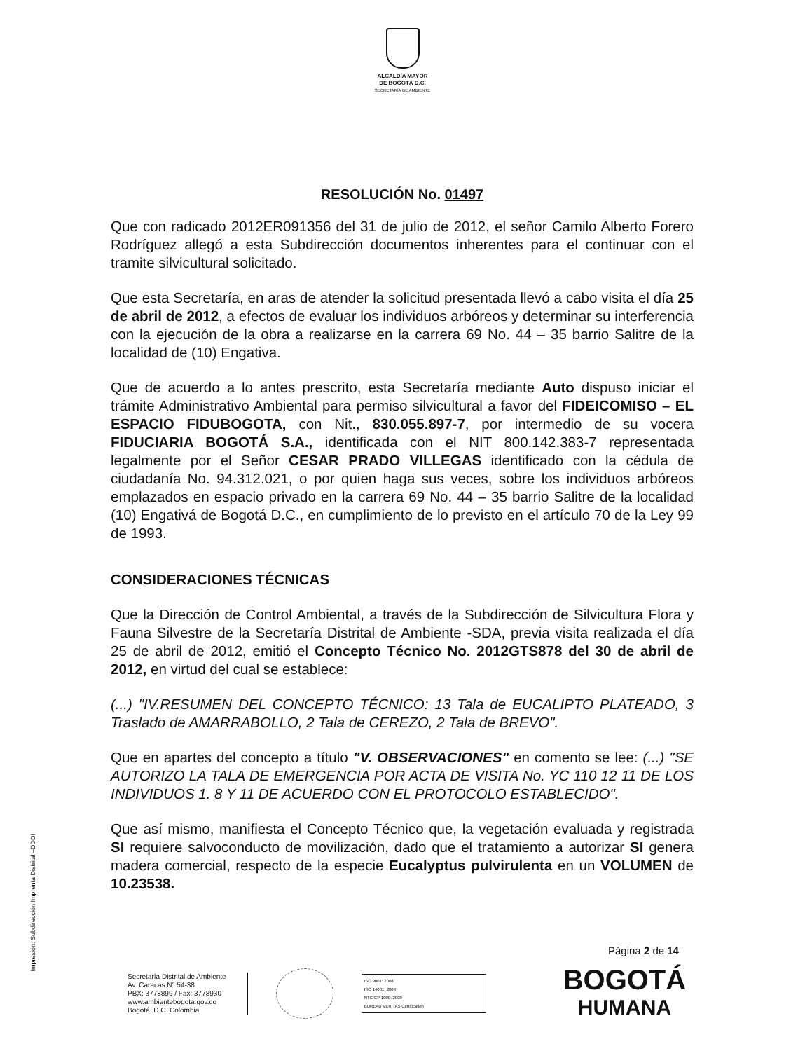ALCALDÍA MAYOR
DE BOGOTÁ D.C.
SECRETARÍA DE AMBIENTE
RESOLUCIÓN No. 01497
Que con radicado 2012ER091356 del 31 de julio de 2012, el señor Camilo Alberto Forero Rodríguez allegó a esta Subdirección documentos inherentes para el continuar con el tramite silvicultural solicitado.
Que esta Secretaría, en aras de atender la solicitud presentada llevó a cabo visita el día 25 de abril de 2012, a efectos de evaluar los individuos arbóreos y determinar su interferencia con la ejecución de la obra a realizarse en la carrera 69 No. 44 – 35 barrio Salitre de la localidad de (10) Engativa.
Que de acuerdo a lo antes prescrito, esta Secretaría mediante Auto dispuso iniciar el trámite Administrativo Ambiental para permiso silvicultural a favor del FIDEICOMISO – EL ESPACIO FIDUBOGOTA, con Nit., 830.055.897-7, por intermedio de su vocera FIDUCIARIA BOGOTÁ S.A., identificada con el NIT 800.142.383-7 representada legalmente por el Señor CESAR PRADO VILLEGAS identificado con la cédula de ciudadanía No. 94.312.021, o por quien haga sus veces, sobre los individuos arbóreos emplazados en espacio privado en la carrera 69 No. 44 – 35 barrio Salitre de la localidad (10) Engativá de Bogotá D.C., en cumplimiento de lo previsto en el artículo 70 de la Ley 99 de 1993.
CONSIDERACIONES TÉCNICAS
Que la Dirección de Control Ambiental, a través de la Subdirección de Silvicultura Flora y Fauna Silvestre de la Secretaría Distrital de Ambiente -SDA, previa visita realizada el día 25 de abril de 2012, emitió el Concepto Técnico No. 2012GTS878 del 30 de abril de 2012, en virtud del cual se establece:
(...) "IV.RESUMEN DEL CONCEPTO TÉCNICO: 13 Tala de EUCALIPTO PLATEADO, 3 Traslado de AMARRABOLLO, 2 Tala de CEREZO, 2 Tala de BREVO".
Que en apartes del concepto a título "V. OBSERVACIONES" en comento se lee: (...) "SE AUTORIZO LA TALA DE EMERGENCIA POR ACTA DE VISITA No. YC 110 12 11 DE LOS INDIVIDUOS 1. 8 Y 11 DE ACUERDO CON EL PROTOCOLO ESTABLECIDO".
Que así mismo, manifiesta el Concepto Técnico que, la vegetación evaluada y registrada SI requiere salvoconducto de movilización, dado que el tratamiento a autorizar SI genera madera comercial, respecto de la especie Eucalyptus pulvirulenta en un VOLUMEN de 10.23538.
Impresión: Subdirección Imprenta Distrital –DDDI
Página 2 de 14
Secretaría Distrital de Ambiente
Av. Caracas N° 54-38
PBX: 3778899 / Fax: 3778930
www.ambientebogota.gov.co
Bogotá, D.C. Colombia
ISO 9001: 2008
ISO 14001: 2004
NTC GP 1000: 2009
BUREAU VERITAS Certification
BOGOTÁ
HUMANA